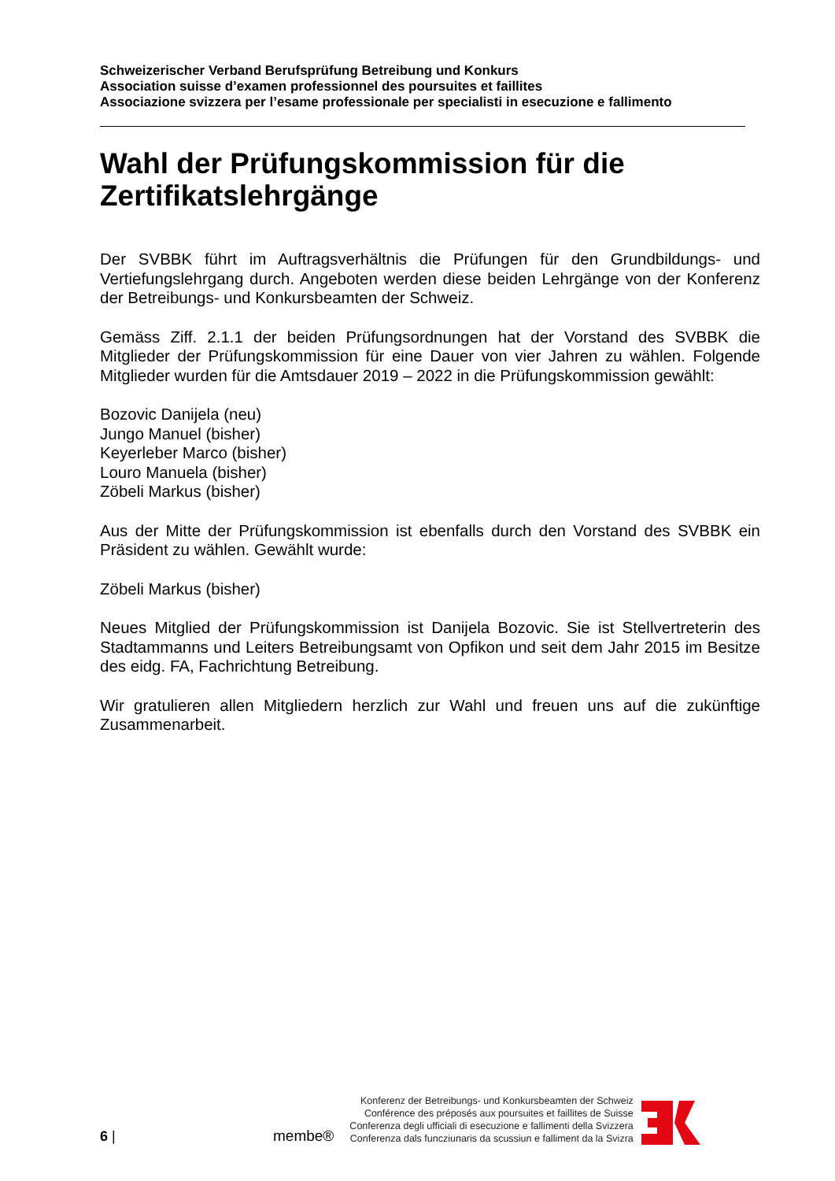Schweizerischer Verband Berufsprüfung Betreibung und Konkurs
Association suisse d’examen professionnel des poursuites et faillites
Associazione svizzera per l’esame professionale per specialisti in esecuzione e fallimento
Wahl der Prüfungskommission für die Zertifikatslehrgänge
Der SVBBK führt im Auftragsverhältnis die Prüfungen für den Grundbildungs- und Vertiefungslehrgang durch. Angeboten werden diese beiden Lehrgänge von der Konferenz der Betreibungs- und Konkursbeamten der Schweiz.
Gemäss Ziff. 2.1.1 der beiden Prüfungsordnungen hat der Vorstand des SVBBK die Mitglieder der Prüfungskommission für eine Dauer von vier Jahren zu wählen. Folgende Mitglieder wurden für die Amtsdauer 2019 – 2022 in die Prüfungskommission gewählt:
Bozovic Danijela (neu)
Jungo Manuel (bisher)
Keyerleber Marco (bisher)
Louro Manuela (bisher)
Zöbeli Markus (bisher)
Aus der Mitte der Prüfungskommission ist ebenfalls durch den Vorstand des SVBBK ein Präsident zu wählen. Gewählt wurde:
Zöbeli Markus (bisher)
Neues Mitglied der Prüfungskommission ist Danijela Bozovic. Sie ist Stellvertreterin des Stadtammanns und Leiters Betreibungsamt von Opfikon und seit dem Jahr 2015 im Besitze des eidg. FA, Fachrichtung Betreibung.
Wir gratulieren allen Mitgliedern herzlich zur Wahl und freuen uns auf die zukünftige Zusammenarbeit.
6 |
membe®
Konferenz der Betreibungs- und Konkursbeamten der Schweiz
Conférence des préposés aux poursuites et faillites de Suisse
Conferenza degli ufficiali di esecuzione e fallimenti della Svizzera
Conferenza dals funcziunaris da scussiun e falliment da la Svizra